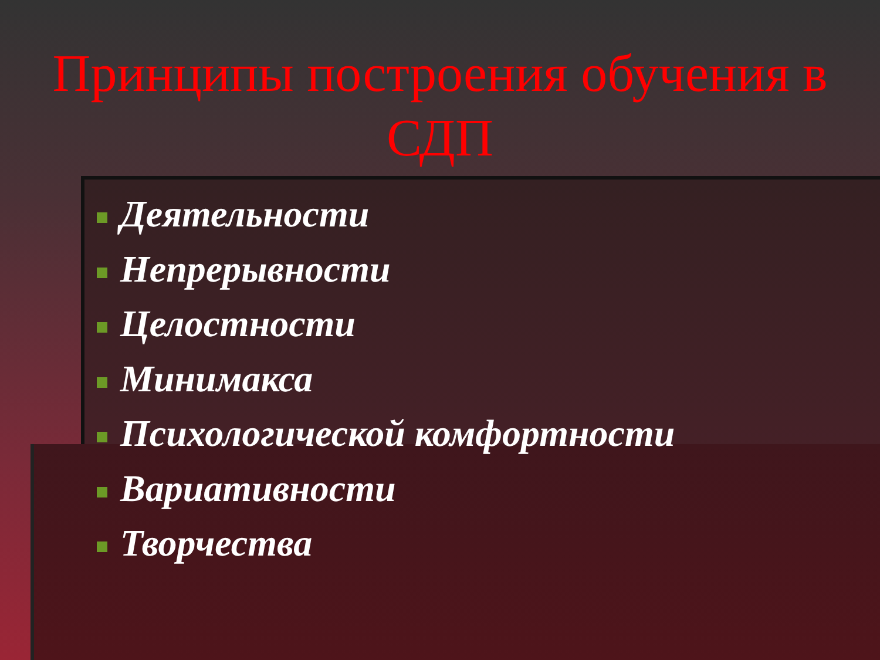Принципы построения обучения в СДП
Деятельности
Непрерывности
Целостности
Минимакса
Психологической комфортности
Вариативности
Творчества